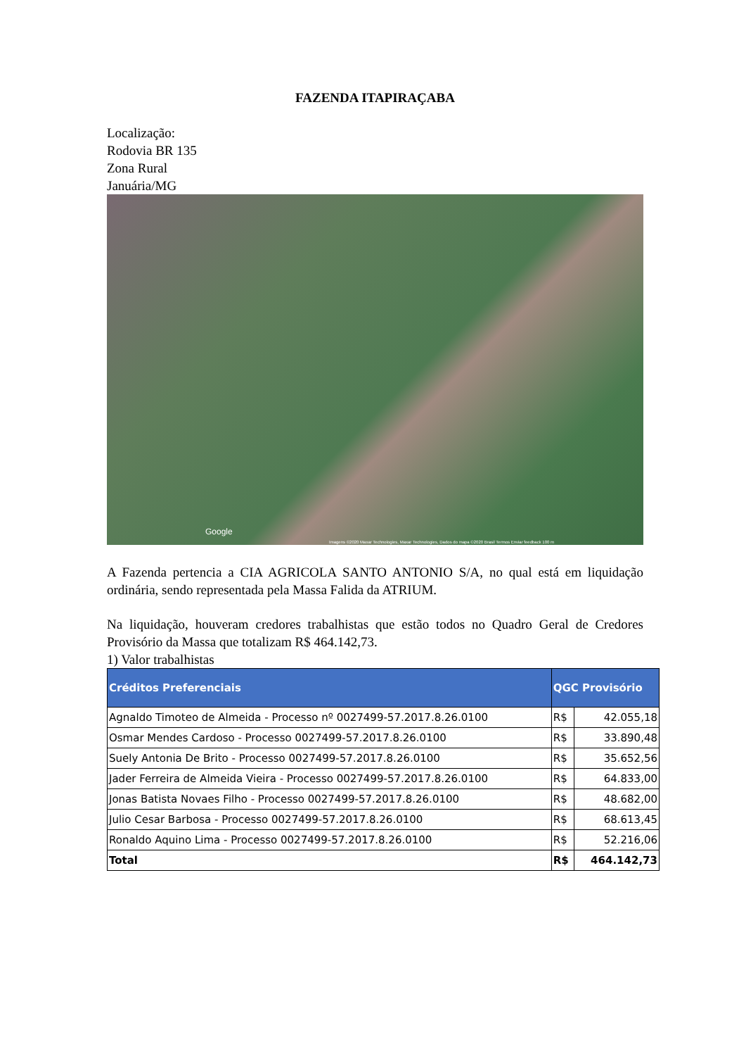FAZENDA ITAPIRAÇABA
Localização:
Rodovia BR 135
Zona Rural
Januária/MG
Google
Imagens ©2020 Maxar Technologies, Maxar Technologies, Dados do mapa ©2020 Brasil Termos Enviar feedback 100 m
A Fazenda pertencia a CIA AGRICOLA SANTO ANTONIO S/A, no qual está em liquidação ordinária, sendo representada pela Massa Falida da ATRIUM.
Na liquidação, houveram credores trabalhistas que estão todos no Quadro Geral de Credores Provisório da Massa que totalizam R$ 464.142,73.
1) Valor trabalhistas
| Créditos Preferenciais | QGC Provisório | |
| --- | --- | --- |
| Agnaldo Timoteo de Almeida - Processo nº 0027499-57.2017.8.26.0100 | R$ | 42.055,18 |
| Osmar Mendes Cardoso - Processo 0027499-57.2017.8.26.0100 | R$ | 33.890,48 |
| Suely Antonia De Brito - Processo 0027499-57.2017.8.26.0100 | R$ | 35.652,56 |
| Jader Ferreira de Almeida Vieira - Processo 0027499-57.2017.8.26.0100 | R$ | 64.833,00 |
| Jonas Batista Novaes Filho - Processo 0027499-57.2017.8.26.0100 | R$ | 48.682,00 |
| Julio Cesar Barbosa - Processo 0027499-57.2017.8.26.0100 | R$ | 68.613,45 |
| Ronaldo Aquino Lima - Processo 0027499-57.2017.8.26.0100 | R$ | 52.216,06 |
| Total | R$ | 464.142,73 |